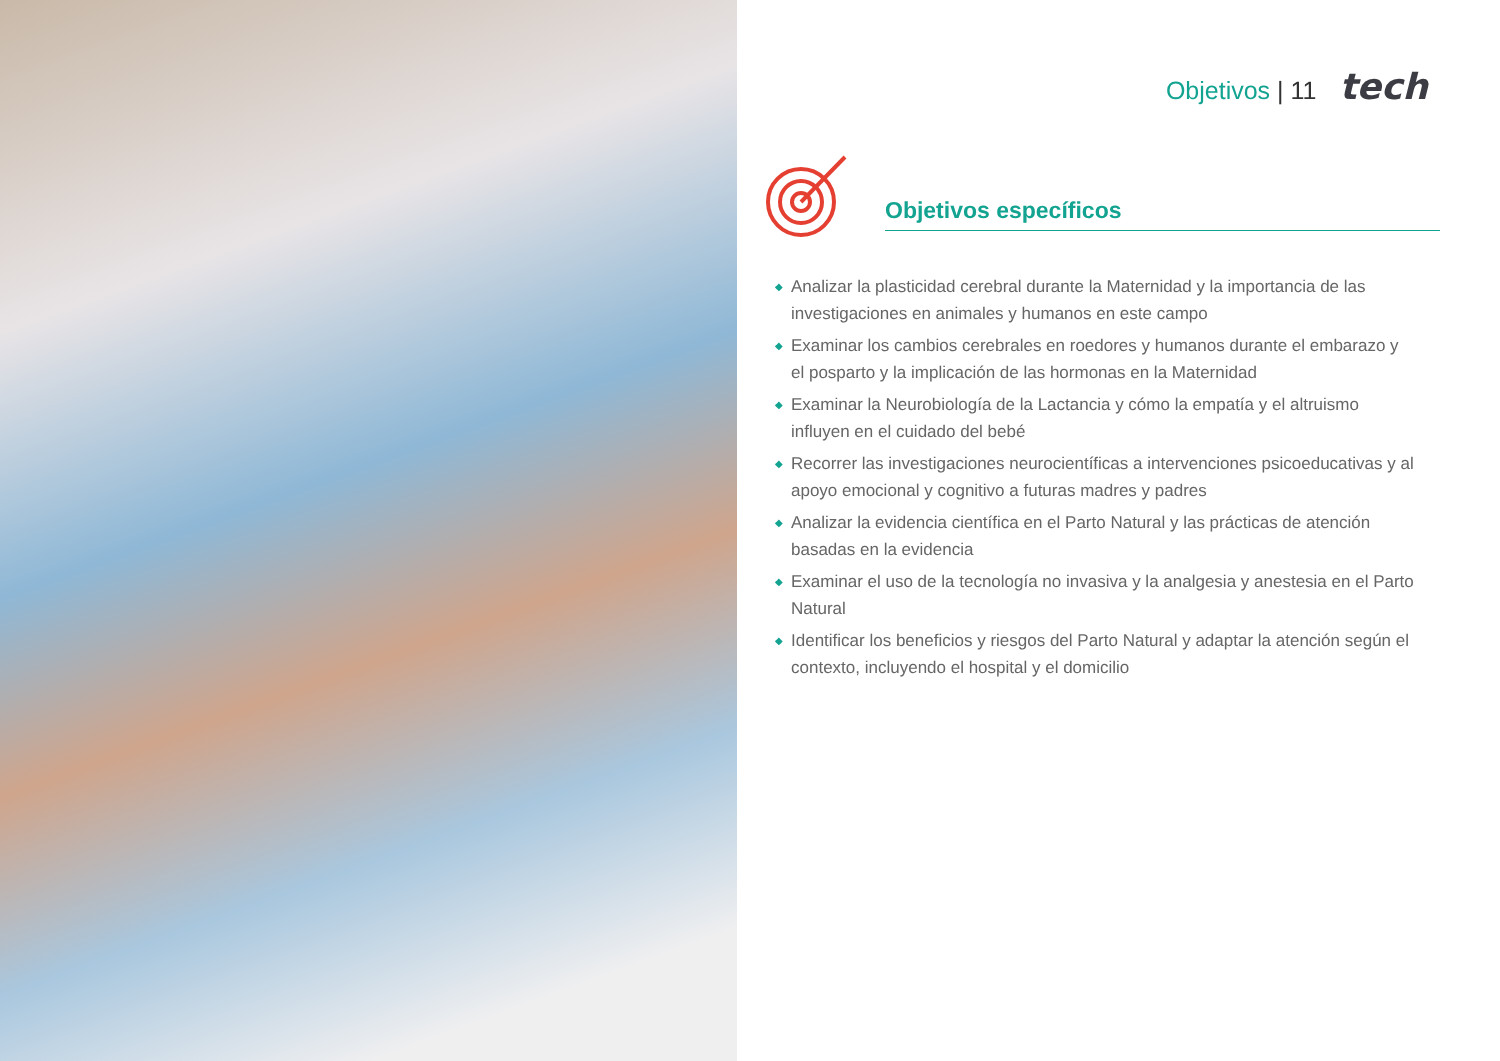Objetivos | 11 tech
Objetivos específicos
◆ Analizar la plasticidad cerebral durante la Maternidad y la importancia de las investigaciones en animales y humanos en este campo
◆ Examinar los cambios cerebrales en roedores y humanos durante el embarazo y el posparto y la implicación de las hormonas en la Maternidad
◆ Examinar la Neurobiología de la Lactancia y cómo la empatía y el altruismo influyen en el cuidado del bebé
◆ Recorrer las investigaciones neurocientíficas a intervenciones psicoeducativas y al apoyo emocional y cognitivo a futuras madres y padres
◆ Analizar la evidencia científica en el Parto Natural y las prácticas de atención basadas en la evidencia
◆ Examinar el uso de la tecnología no invasiva y la analgesia y anestesia en el Parto Natural
◆ Identificar los beneficios y riesgos del Parto Natural y adaptar la atención según el contexto, incluyendo el hospital y el domicilio